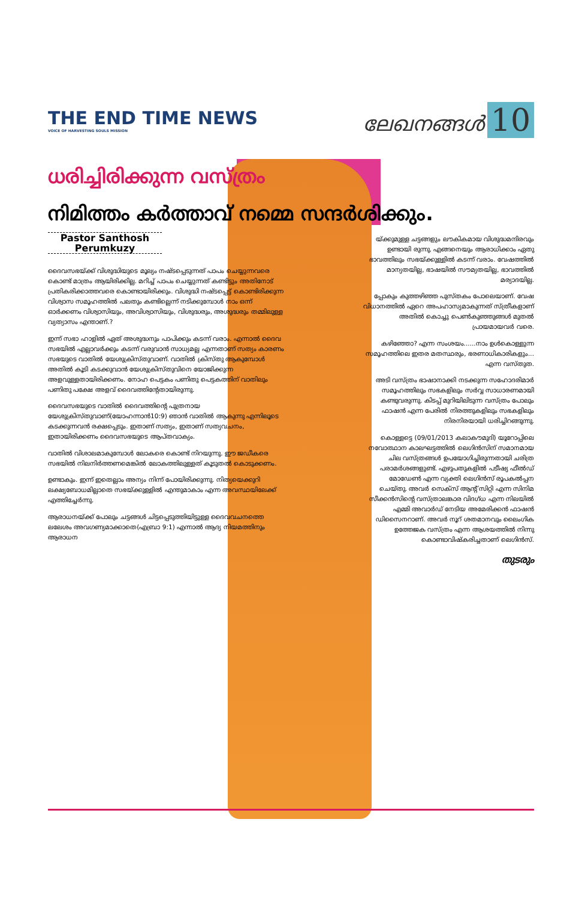THE END TIME NEWS
VOICE OF HARVESTING SOULS MISSION
ലേഖനങ്ങൾ 10
ധരിച്ചിരിക്കുന്ന വസ്ത്രം
നിമിത്തം കർത്താവ് നമ്മെ സന്ദർശിക്കും.
Pastor Santhosh Perumkuzy
ദൈവസഭയ്ക്ക് വിശുദ്ധിയുടെ മൂല്യം നഷ്ടപ്പെടുന്നത് പാപം ചെയ്യുന്നവരെ കൊണ്ട് മാത്രം ആയിരിക്കില്ല. മറിച്ച് പാപം ചെയ്യുന്നത് കണ്ടിട്ടും അതിനോട് പ്രതികരിക്കാത്തവരെ കൊണ്ടായിരിക്കും. വിശുദ്ധി നഷ്ടപ്പെട്ട് കൊണ്ടിരിക്കുന്ന വിശ്വാസ സമൂഹത്തിൽ പലതും കണ്ടില്ലെന്ന് നടിക്കുമ്പോൾ നാം ഒന്ന് ഓർക്കണം വിശ്വാസിയും, അവിശ്വാസിയും, വിശുദ്ധരും, അശുദ്ധരും തമ്മിലുള്ള വ്യത്യാസം എന്താണ്.?
ഇന്ന് സഭാ ഹാളിൽ ഏത് അശുദ്ധനും പാപിക്കും കടന്ന് വരാം. എന്നാൽ ദൈവ സഭയിൽ എല്ലാവർക്കും കടന്ന് വരുവാൻ സാധ്യമല്ല എന്നതാണ് സത്യം കാരണം സഭയുടെ വാതിൽ യേശുക്രിസ്തുവാണ്. വാതിൽ ക്രിസ്തു ആകുമ്പോൾ അതിൽ കൂടി കടക്കുവാൻ യേശുക്രിസ്തുവിനെ യോജിക്കുന്ന അളവുള്ളതായിരിക്കണം. നോഹ പെട്ടകം പണിതു പെട്ടകത്തിന് വാതിലും പണിതു പക്ഷേ അളവ് ദൈവത്തിന്റേതായിരുന്നു.
ദൈവസഭയുടെ വാതിൽ ദൈവത്തിന്റെ പുത്രനായ യേശുക്രിസ്തുവാണ്(യോഹന്നാൻ10:9) ഞാൻ വാതിൽ ആകുന്നു എന്നിലൂടെ കടക്കുന്നവൻ രക്ഷപ്പെടും. ഇതാണ് സത്യം, ഇതാണ് സത്യവചനം, ഇതായിരിക്കണം ദൈവസഭയുടെ ആപ്തവാക്യം.
വാതിൽ വിശാലമാകുമ്പോൾ ലോകരെ കൊണ്ട് നിറയുന്നു. ഈ ജഡീകരെ സഭയിൽ നിലനിർത്തണമെങ്കിൽ ലോകത്തിലുള്ളത് കൂടുതൽ കൊടുക്കണം.
ഉണ്ടാകും. ഇന്ന് ഇതെല്ലാം അന്യം നിന്ന് പോയിരിക്കുന്നു. നിത്യയെക്കുറി ലക്ഷ്യബോധമില്ലാതെ സഭയ്ക്കുള്ളിൽ എന്തുമാകാം എന്ന അവസ്ഥയിലേക്ക് എത്തിച്ചേർന്നു.
ആരാധനയ്ക്ക് പോലും ചട്ടങ്ങൾ ചിട്ടപ്പെടുത്തിയിട്ടുള്ള ദൈവവചനത്തെ ലലേശം അവഗണ്യമാക്കാതെ(എബ്രാ 9:1) എന്നാൽ ആദ്യ നിയമത്തിനും ആരാധന
യ്ക്കുമുള്ള ചട്ടങ്ങളും ലൗകികമായ വിശുദ്ധമന്ദിരവും ഉണ്ടായി രുന്നു. എങ്ങനെയും ആരാധിക്കാം ഏതു ഭാവത്തിലും സഭയ്ക്കുള്ളിൽ കടന്ന് വരാം. വേഷത്തിൽ മാന്യതയില്ല, ഭാഷയിൽ സൗമ്യതയില്ല, ഭാവത്തിൽ മര്യാദയില്ല.
പ്പോകും കുത്തഴിഞ്ഞ പുസ്തകം പോലെയാണ്. വേഷ വിധാനത്തിൽ ഏറെ അപഹാസ്യമാകുന്നത് സ്ത്രീകളാണ് അതിൽ കൊച്ചു പെൺകുഞ്ഞുങ്ങൾ മുതൽ പ്രായമായവർ വരെ.
കഴിഞ്ഞോ? എന്ന സംശയം......നാം ഉൾകൊള്ളുന്ന സമൂഹത്തിലെ ഇതര മതസ്ഥരും, ഭരണാധികാരികളും... എന്ന വസ്തുത.
അടി വസ്ത്രം ഭാഷാനാക്കി നടക്കുന്ന സഹോദരിമാർ സമൂഹത്തിലും സഭകളിലും സർവ്വ സാധാരണമായി കണ്ടുവരുന്നു. കിടപ്പ് മുറിയിലിടുന്ന വസ്ത്രം പോലും ഫാഷൻ എന്ന പേരിൽ നിരത്തുകളിലും സഭകളിലും നിരനിരയായി ധരിച്ചിറങ്ങുന്നു.
കൊള്ളട്ടെ (09/01/2013 കലാകൗമുദി) യൂറോപ്പിലെ നവോത്ഥാന കാലഘട്ടത്തിൽ ലെഗിൻസിന് സമാനമായ ചില വസ്ത്രങ്ങൾ ഉപയോഗിച്ചിരുന്നതായി ചരിത്ര പരാമർശങ്ങളുണ്ട്. എഴുപതുകളിൽ പടീഷ്യ ഫീൽഡ് മോഡേൺ എന്ന വ്യക്തി ലെഗിൻസ് രൂപകൽപ്പന ചെയ്തു. അവർ സെക്സ് ആന്റ് സിറ്റി എന്ന സിനിമ സീക്കൻസിന്റെ വസ്ത്രാലങ്കാര വിദഗ്ധ എന്ന നിലയിൽ എമ്മി അവാർഡ് നേടിയ അമേരിക്കൻ ഫാഷൻ ഡിസൈനറാണ്. അവർ നൂറ് ശതമാനവും ലൈംഗിക ഉത്തേജക വസ്ത്രം എന്ന ആശയത്തിൽ നിന്നു കൊണ്ടാവിഷ്കരിച്ചതാണ് ലെഗിൻസ്.
തുടരും